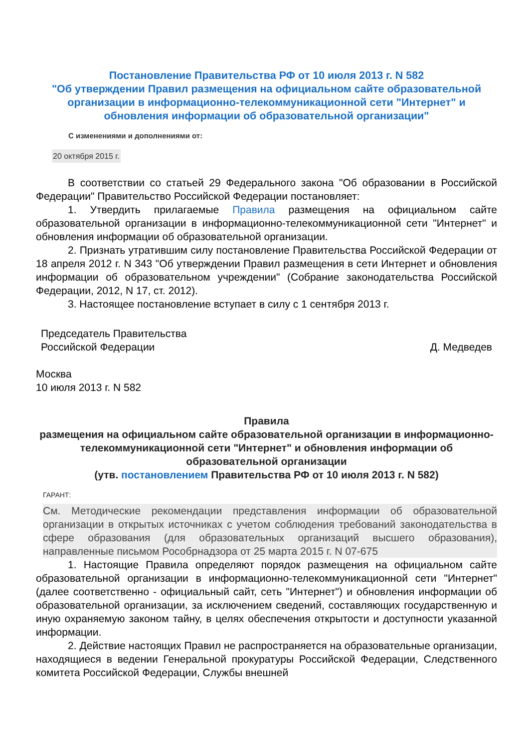Постановление Правительства РФ от 10 июля 2013 г. N 582
"Об утверждении Правил размещения на официальном сайте образовательной организации в информационно-телекоммуникационной сети "Интернет" и обновления информации об образовательной организации"
С изменениями и дополнениями от:
20 октября 2015 г.
В соответствии со статьей 29 Федерального закона "Об образовании в Российской Федерации" Правительство Российской Федерации постановляет:
1. Утвердить прилагаемые Правила размещения на официальном сайте образовательной организации в информационно-телекоммуникационной сети "Интернет" и обновления информации об образовательной организации.
2. Признать утратившим силу постановление Правительства Российской Федерации от 18 апреля 2012 г. N 343 "Об утверждении Правил размещения в сети Интернет и обновления информации об образовательном учреждении" (Собрание законодательства Российской Федерации, 2012, N 17, ст. 2012).
3. Настоящее постановление вступает в силу с 1 сентября 2013 г.
Председатель Правительства
Российской Федерации
Д. Медведев
Москва
10 июля 2013 г. N 582
Правила
размещения на официальном сайте образовательной организации в информационно-телекоммуникационной сети "Интернет" и обновления информации об образовательной организации
(утв. постановлением Правительства РФ от 10 июля 2013 г. N 582)
ГАРАНТ:
См. Методические рекомендации представления информации об образовательной организации в открытых источниках с учетом соблюдения требований законодательства в сфере образования (для образовательных организаций высшего образования), направленные письмом Рособрнадзора от 25 марта 2015 г. N 07-675
1. Настоящие Правила определяют порядок размещения на официальном сайте образовательной организации в информационно-телекоммуникационной сети "Интернет" (далее соответственно - официальный сайт, сеть "Интернет") и обновления информации об образовательной организации, за исключением сведений, составляющих государственную и иную охраняемую законом тайну, в целях обеспечения открытости и доступности указанной информации.
2. Действие настоящих Правил не распространяется на образовательные организации, находящиеся в ведении Генеральной прокуратуры Российской Федерации, Следственного комитета Российской Федерации, Службы внешней